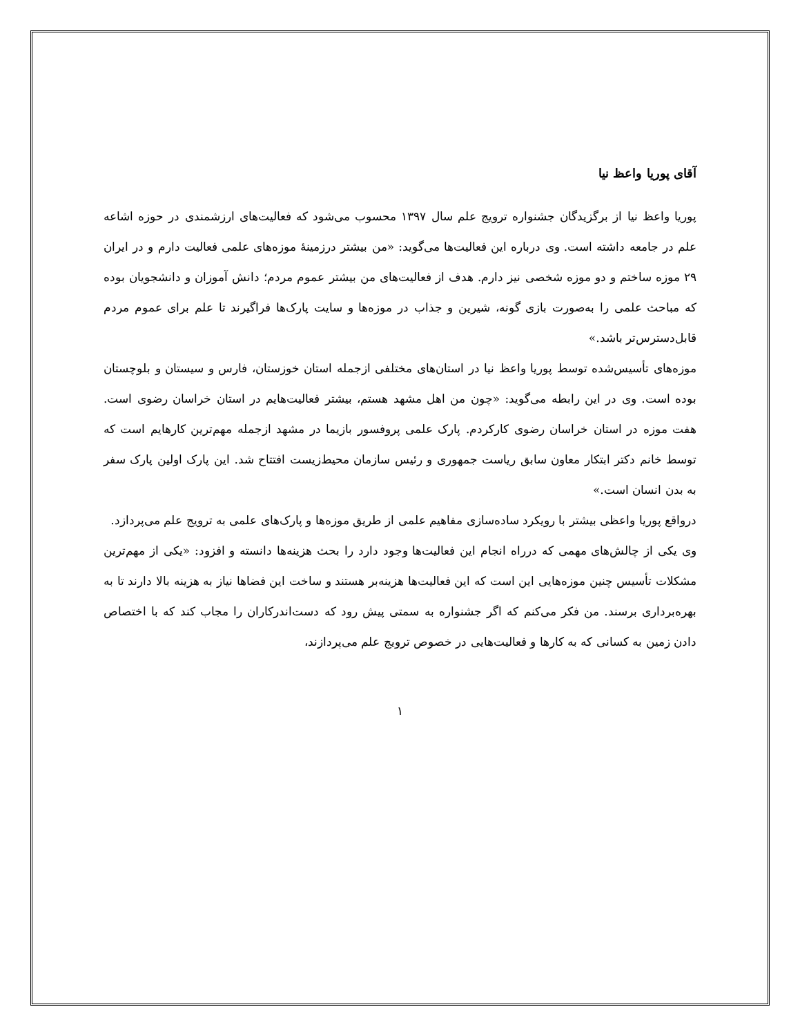آقای پوریا واعظ نیا
پوریا واعظ نیا از برگزیدگان جشنواره ترویج علم سال ۱۳۹۷ محسوب می‌شود که فعالیت‌های ارزشمندی در حوزه اشاعه علم در جامعه داشته است. وی درباره این فعالیت‌ها می‌گوید: «من بیشتر درزمینهٔ موزه‌های علمی فعالیت دارم و در ایران ۲۹ موزه ساختم و دو موزه شخصی نیز دارم. هدف از فعالیت‌های من بیشتر عموم مردم؛ دانش آموزان و دانشجویان بوده که مباحث علمی را به‌صورت بازی گونه، شیرین و جذاب در موزه‌ها و سایت پارک‌ها فراگیرند تا علم برای عموم مردم قابل‌دسترس‌تر باشد.»
موزه‌های تأسیس‌شده توسط پوریا واعظ نیا در استان‌های مختلفی ازجمله استان خوزستان، فارس و سیستان و بلوچستان بوده است. وی در این رابطه می‌گوید: «چون من اهل مشهد هستم، بیشتر فعالیت‌هایم در استان خراسان رضوی است. هفت موزه در استان خراسان رضوی کارکردم. پارک علمی پروفسور بازیما در مشهد ازجمله مهم‌ترین کارهایم است که توسط خانم دکتر ابتکار معاون سابق ریاست جمهوری و رئیس سازمان محیط‌زیست افتتاح شد. این پارک اولین پارک سفر به بدن انسان است.»
درواقع پوریا واعظی بیشتر با رویکرد ساده‌سازی مفاهیم علمی از طریق موزه‌ها و پارک‌های علمی به ترویج علم می‌پردازد.
وی یکی از چالش‌های مهمی که درراه انجام این فعالیت‌ها وجود دارد را بحث هزینه‌ها دانسته و افزود: «یکی از مهم‌ترین مشکلات تأسیس چنین موزه‌هایی این است که این فعالیت‌ها هزینه‌بر هستند و ساخت این فضاها نیاز به هزینه بالا دارند تا به بهره‌برداری برسند. من فکر می‌کنم که اگر جشنواره به سمتی پیش رود که دست‌اندرکاران را مجاب کند که با اختصاص دادن زمین به کسانی که به کارها و فعالیت‌هایی در خصوص ترویج علم می‌پردازند،
۱